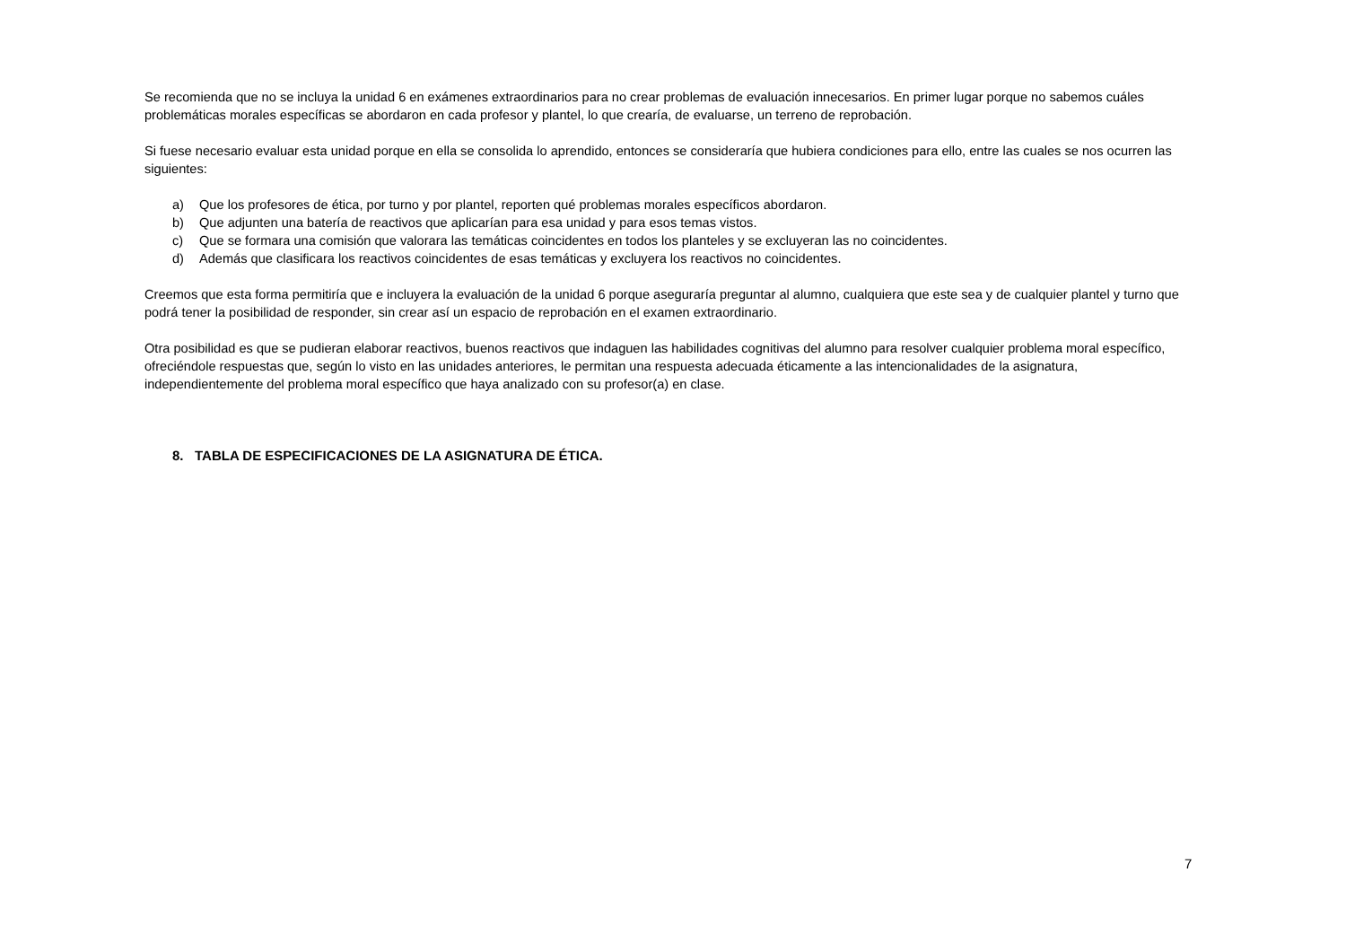Se recomienda que no se incluya la unidad 6 en exámenes extraordinarios para no crear problemas de evaluación innecesarios. En primer lugar porque no sabemos cuáles problemáticas morales específicas se abordaron en cada profesor y plantel, lo que crearía, de evaluarse, un terreno de reprobación.
Si fuese necesario evaluar esta unidad porque en ella se consolida lo aprendido, entonces se consideraría que hubiera condiciones para ello, entre las cuales se nos ocurren las siguientes:
a) Que los profesores de ética, por turno y por plantel, reporten qué problemas morales específicos abordaron.
b) Que adjunten una batería de reactivos que aplicarían para esa unidad y para esos temas vistos.
c) Que se formara una comisión que valorara las temáticas coincidentes en todos los planteles y se excluyeran las no coincidentes.
d) Además que clasificara los reactivos coincidentes de esas temáticas y excluyera los reactivos no coincidentes.
Creemos que esta forma permitiría que e incluyera la evaluación de la unidad 6 porque aseguraría preguntar al alumno, cualquiera que este sea y de cualquier plantel y turno que podrá tener la posibilidad de responder, sin crear así un espacio de reprobación en el examen extraordinario.
Otra posibilidad es que se pudieran elaborar reactivos, buenos reactivos que indaguen las habilidades cognitivas del alumno para resolver cualquier problema moral específico, ofreciéndole respuestas que, según lo visto en las unidades anteriores, le permitan una respuesta adecuada éticamente a las intencionalidades de la asignatura, independientemente del problema moral específico que haya analizado con su profesor(a) en clase.
8. TABLA DE ESPECIFICACIONES DE LA ASIGNATURA DE ÉTICA.
7